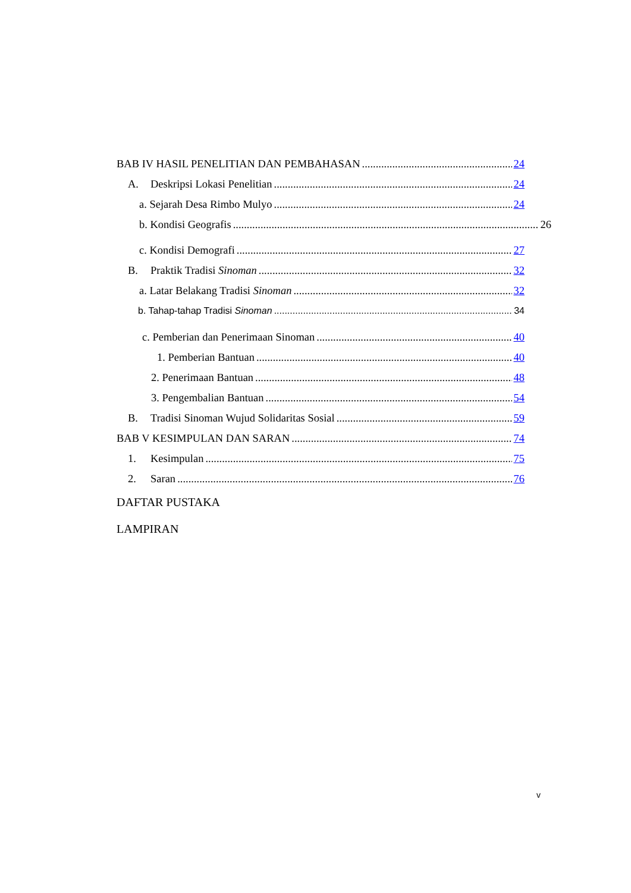BAB IV HASIL PENELITIAN DAN PEMBAHASAN 24
A. Deskripsi Lokasi Penelitian 24
a. Sejarah Desa Rimbo Mulyo 24
b. Kondisi Geografis 26
c. Kondisi Demografi 27
B. Praktik Tradisi Sinoman 32
a. Latar Belakang Tradisi Sinoman 32
b. Tahap-tahap Tradisi Sinoman 34
c. Pemberian dan Penerimaan Sinoman 40
1. Pemberian Bantuan 40
2. Penerimaan Bantuan 48
3. Pengembalian Bantuan 54
B. Tradisi Sinoman Wujud Solidaritas Sosial 59
BAB V KESIMPULAN DAN SARAN 74
1. Kesimpulan 75
2. Saran 76
DAFTAR PUSTAKA
LAMPIRAN
v